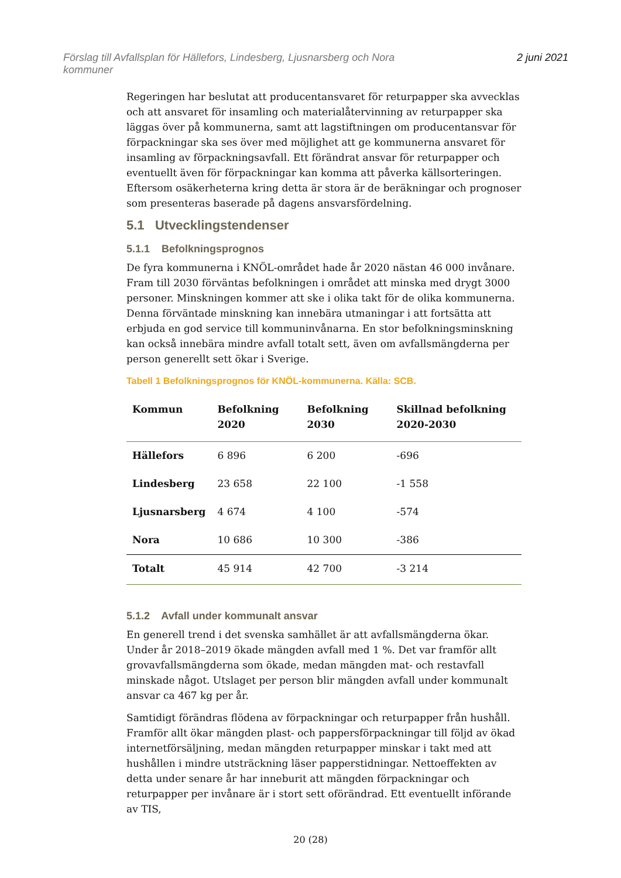Förslag till Avfallsplan för Hällefors, Lindesberg, Ljusnarsberg och Nora
kommuner
2 juni 2021
Regeringen har beslutat att producentansvaret för returpapper ska avvecklas och att ansvaret för insamling och materialåtervinning av returpapper ska läggas över på kommunerna, samt att lagstiftningen om producentansvar för förpackningar ska ses över med möjlighet att ge kommunerna ansvaret för insamling av förpackningsavfall. Ett förändrat ansvar för returpapper och eventuellt även för förpackningar kan komma att påverka källsorteringen. Eftersom osäkerheterna kring detta är stora är de beräkningar och prognoser som presenteras baserade på dagens ansvarsfördelning.
5.1 Utvecklingstendenser
5.1.1 Befolkningsprognos
De fyra kommunerna i KNÖL-området hade år 2020 nästan 46 000 invånare. Fram till 2030 förväntas befolkningen i området att minska med drygt 3000 personer. Minskningen kommer att ske i olika takt för de olika kommunerna. Denna förväntade minskning kan innebära utmaningar i att fortsätta att erbjuda en god service till kommuninvånarna. En stor befolkningsminskning kan också innebära mindre avfall totalt sett, även om avfallsmängderna per person generellt sett ökar i Sverige.
Tabell 1 Befolkningsprognos för KNÖL-kommunerna. Källa: SCB.
| Kommun | Befolkning 2020 | Befolkning 2030 | Skillnad befolkning 2020-2030 |
| --- | --- | --- | --- |
| Hällefors | 6 896 | 6 200 | -696 |
| Lindesberg | 23 658 | 22 100 | -1 558 |
| Ljusnarsberg | 4 674 | 4 100 | -574 |
| Nora | 10 686 | 10 300 | -386 |
| Totalt | 45 914 | 42 700 | -3 214 |
5.1.2 Avfall under kommunalt ansvar
En generell trend i det svenska samhället är att avfallsmängderna ökar. Under år 2018–2019 ökade mängden avfall med 1 %. Det var framför allt grovavfallsmängderna som ökade, medan mängden mat- och restavfall minskade något. Utslaget per person blir mängden avfall under kommunalt ansvar ca 467 kg per år.
Samtidigt förändras flödena av förpackningar och returpapper från hushåll. Framför allt ökar mängden plast- och pappersförpackningar till följd av ökad internetförsäljning, medan mängden returpapper minskar i takt med att hushållen i mindre utsträckning läser papperstidningar. Nettoeffekten av detta under senare år har inneburit att mängden förpackningar och returpapper per invånare är i stort sett oförändrad. Ett eventuellt införande av TIS,
20 (28)